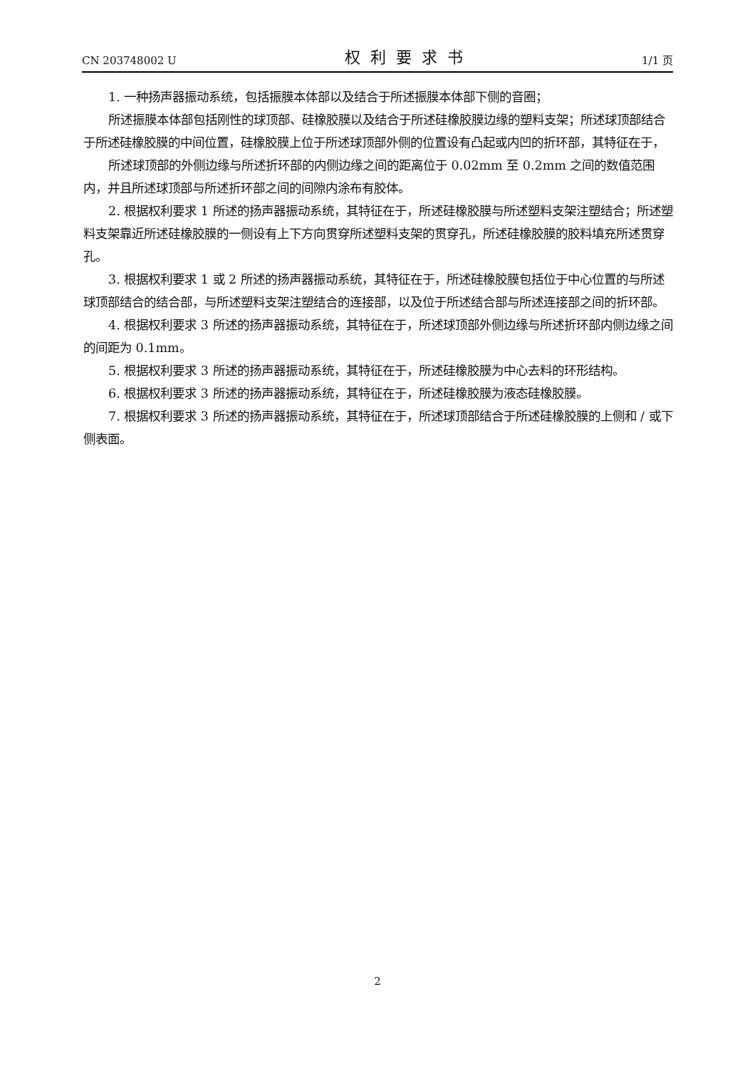CN 203748002 U 权利要求书 1/1 页
1. 一种扬声器振动系统，包括振膜本体部以及结合于所述振膜本体部下侧的音圈；
所述振膜本体部包括刚性的球顶部、硅橡胶膜以及结合于所述硅橡胶膜边缘的塑料支架；所述球顶部结合于所述硅橡胶膜的中间位置，硅橡胶膜上位于所述球顶部外侧的位置设有凸起或内凹的折环部，其特征在于，
所述球顶部的外侧边缘与所述折环部的内侧边缘之间的距离位于 0.02mm 至 0.2mm 之间的数值范围内，并且所述球顶部与所述折环部之间的间隙内涂布有胶体。
2. 根据权利要求 1 所述的扬声器振动系统，其特征在于，所述硅橡胶膜与所述塑料支架注塑结合；所述塑料支架靠近所述硅橡胶膜的一侧设有上下方向贯穿所述塑料支架的贯穿孔，所述硅橡胶膜的胶料填充所述贯穿孔。
3. 根据权利要求 1 或 2 所述的扬声器振动系统，其特征在于，所述硅橡胶膜包括位于中心位置的与所述球顶部结合的结合部，与所述塑料支架注塑结合的连接部，以及位于所述结合部与所述连接部之间的折环部。
4. 根据权利要求 3 所述的扬声器振动系统，其特征在于，所述球顶部外侧边缘与所述折环部内侧边缘之间的间距为 0.1mm。
5. 根据权利要求 3 所述的扬声器振动系统，其特征在于，所述硅橡胶膜为中心去料的环形结构。
6. 根据权利要求 3 所述的扬声器振动系统，其特征在于，所述硅橡胶膜为液态硅橡胶膜。
7. 根据权利要求 3 所述的扬声器振动系统，其特征在于，所述球顶部结合于所述硅橡胶膜的上侧和 / 或下侧表面。
2